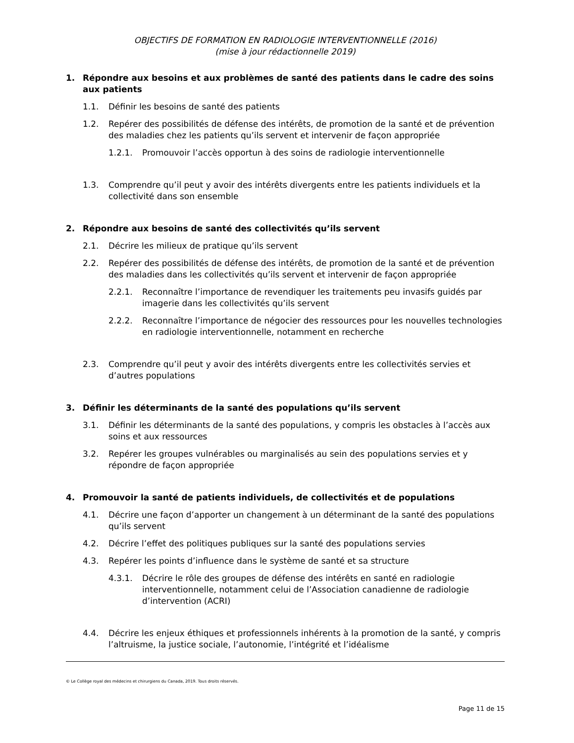OBJECTIFS DE FORMATION EN RADIOLOGIE INTERVENTIONNELLE (2016)
(mise à jour rédactionnelle 2019)
1. Répondre aux besoins et aux problèmes de santé des patients dans le cadre des soins aux patients
1.1. Définir les besoins de santé des patients
1.2. Repérer des possibilités de défense des intérêts, de promotion de la santé et de prévention des maladies chez les patients qu’ils servent et intervenir de façon appropriée
1.2.1. Promouvoir l’accès opportun à des soins de radiologie interventionnelle
1.3. Comprendre qu’il peut y avoir des intérêts divergents entre les patients individuels et la collectivité dans son ensemble
2. Répondre aux besoins de santé des collectivités qu’ils servent
2.1. Décrire les milieux de pratique qu’ils servent
2.2. Repérer des possibilités de défense des intérêts, de promotion de la santé et de prévention des maladies dans les collectivités qu’ils servent et intervenir de façon appropriée
2.2.1. Reconnaître l’importance de revendiquer les traitements peu invasifs guidés par imagerie dans les collectivités qu’ils servent
2.2.2. Reconnaître l’importance de négocier des ressources pour les nouvelles technologies en radiologie interventionnelle, notamment en recherche
2.3. Comprendre qu’il peut y avoir des intérêts divergents entre les collectivités servies et d’autres populations
3. Définir les déterminants de la santé des populations qu’ils servent
3.1. Définir les déterminants de la santé des populations, y compris les obstacles à l’accès aux soins et aux ressources
3.2. Repérer les groupes vulnérables ou marginalisés au sein des populations servies et y répondre de façon appropriée
4. Promouvoir la santé de patients individuels, de collectivités et de populations
4.1. Décrire une façon d’apporter un changement à un déterminant de la santé des populations qu’ils servent
4.2. Décrire l’effet des politiques publiques sur la santé des populations servies
4.3. Repérer les points d’influence dans le système de santé et sa structure
4.3.1. Décrire le rôle des groupes de défense des intérêts en santé en radiologie interventionnelle, notamment celui de l’Association canadienne de radiologie d’intervention (ACRI)
4.4. Décrire les enjeux éthiques et professionnels inhérents à la promotion de la santé, y compris l’altruisme, la justice sociale, l’autonomie, l’intégrité et l’idéalisme
© Le Collège royal des médecins et chirurgiens du Canada, 2019. Tous droits réservés.
Page 11 de 15